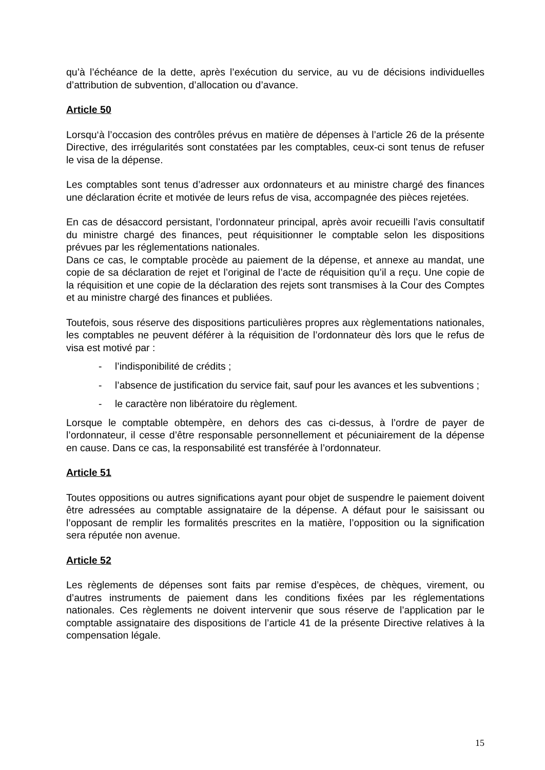qu’à l’échéance de la dette, après l’exécution du service, au vu de décisions individuelles d’attribution de subvention, d’allocation ou d’avance.
Article 50
Lorsqu‘à l’occasion des contrôles prévus en matière de dépenses à l’article 26 de la présente Directive, des irrégularités sont constatées par les comptables, ceux-ci sont tenus de refuser le visa de la dépense.
Les comptables sont tenus d’adresser aux ordonnateurs et au ministre chargé des finances une déclaration écrite et motivée de leurs refus de visa, accompagnée des pièces rejetées.
En cas de désaccord persistant, l’ordonnateur principal, après avoir recueilli l’avis consultatif du ministre chargé des finances, peut réquisitionner le comptable selon les dispositions prévues par les réglementations nationales.
Dans ce cas, le comptable procède au paiement de la dépense, et annexe au mandat, une copie de sa déclaration de rejet et l’original de l’acte de réquisition qu’il a reçu. Une copie de la réquisition et une copie de la déclaration des rejets sont transmises à la Cour des Comptes et au ministre chargé des finances et publiées.
Toutefois, sous réserve des dispositions particulières propres aux règlementations nationales, les comptables ne peuvent déférer à la réquisition de l’ordonnateur dès lors que le refus de visa est motivé par :
- l’indisponibilité de crédits ;
- l’absence de justification du service fait, sauf pour les avances et les subventions ;
- le caractère non libératoire du règlement.
Lorsque le comptable obtempère, en dehors des cas ci-dessus, à l’ordre de payer de l’ordonnateur, il cesse d’être responsable personnellement et pécuniairement de la dépense en cause. Dans ce cas, la responsabilité est transférée à l’ordonnateur.
Article 51
Toutes oppositions ou autres significations ayant pour objet de suspendre le paiement doivent être adressées au comptable assignataire de la dépense. A défaut pour le saisissant ou l’opposant de remplir les formalités prescrites en la matière, l’opposition ou la signification sera réputée non avenue.
Article 52
Les règlements de dépenses sont faits par remise d’espèces, de chèques, virement, ou d’autres instruments de paiement dans les conditions fixées par les réglementations nationales. Ces règlements ne doivent intervenir que sous réserve de l’application par le comptable assignataire des dispositions de l’article 41 de la présente Directive relatives à la compensation légale.
15